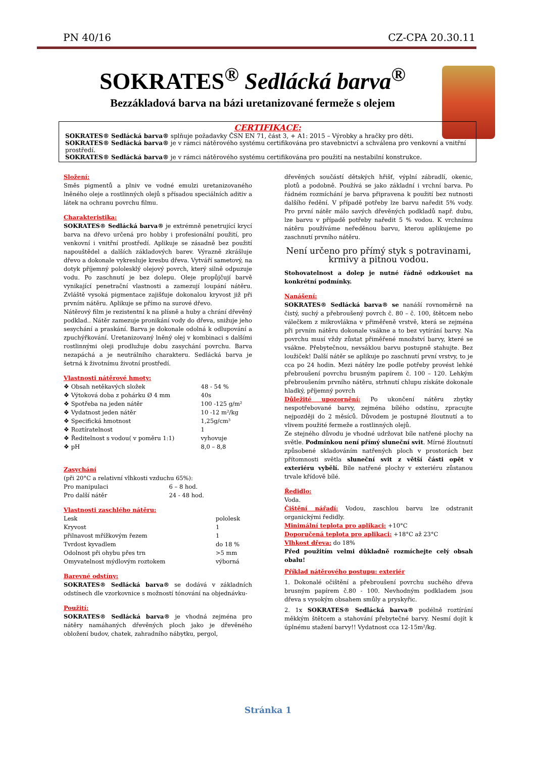PN 40/16 CZ-CPA 20.30.11
SOKRATES<sup>®</sup> Sedlácká barva<sup>®</sup>
Bezzákladová barva na bázi uretanizované fermeže s olejem
CERTIFIKACE:
SOKRATES® Sedlácká barva® splňuje požadavky ČSN EN 71, část 3, + A1: 2015 – Výrobky a hračky pro děti.
SOKRATES® Sedlácká barva® je v rámci nátěrového systému certifikována pro stavebnictví a schválena pro venkovní a vnitřní prostředí.
SOKRATES® Sedlácká barva® je v rámci nátěrového systému certifikována pro použití na nestabilní konstrukce.
Složení:
Směs pigmentů a plniv ve vodné emulzi uretanizovaného lněného oleje a rostlinných olejů s přísadou speciálních aditiv a látek na ochranu povrchu filmu.
Charakteristika:
SOKRATES® Sedlácká barva® je extrémně penetrující krycí barva na dřevo určená pro hobby i profesionální použití, pro venkovní i vnitřní prostředí. Aplikuje se zásadně bez použití napouštědel a dalších základových barev. Výrazně zkrášluje dřevo a dokonale vykresluje kresbu dřeva. Vytváří sametový, na dotyk příjemný pololesklý olejový povrch, který silně odpuzuje vodu. Po zaschnutí je bez dolepu. Oleje propůjčují barvě vynikající penetrační vlastnosti a zamezují loupání nátěru. Zvláště vysoká pigmentace zajišťuje dokonalou kryvost již při prvním nátěru. Aplikuje se přímo na surové dřevo.
Nátěrový film je rezistentní k na plísně a huby a chrání dřevěný podklad.. Nátěr zamezuje pronikání vody do dřeva, snižuje jeho sesychání a praskání. Barva je dokonale odolná k odlupování a zpuchýřkování. Uretanizovaný lněný olej v kombinaci s dalšími rostlinnými oleji prodlužuje dobu zasychání povrchu. Barva nezapáchá a je neutrálního charakteru. Sedlácká barva je šetrná k životnímu životní prostředí.
Vlastnosti nátěrové hmoty:
| ❖ Obsah netěkavých složek | 48 - 54 % |
| ❖ Výtoková doba z pohárku Ø 4 mm | 40s |
| ❖ Spotřeba na jeden nátěr | 100 -125 g/m² |
| ❖ Vydatnost jeden nátěr | 10 -12 m²/kg |
| ❖ Specifická hmotnost | 1,25g/cm³ |
| ❖ Roztíratelnost | 1 |
| ❖ Ředitelnost s vodou( v poměru 1:1) | vyhovuje |
| ❖ pH | 8,0 – 8,8 |
Zasychání
(při 20°C a relativní vlhkosti vzduchu 65%):
| Pro manipulaci | 6 – 8 hod. |
| Pro další nátěr | 24 - 48 hod. |
Vlastnosti zaschlého nátěru:
| Lesk | pololesk |
| Kryvost | 1 |
| přilnavost mřížkovým řezem | 1 |
| Tvrdost kyvadlem | do 18 % |
| Odolnost při ohybu přes trn | >5 mm |
| Omyvatelnost mýdlovým roztokem | výborná |
Barevné odstíny:
SOKRATES® Sedlácká barva® se dodává v základních odstínech dle vzorkovnice s možností tónování na objednávku-
Použití:
SOKRATES® Sedlácká barva® je vhodná zejména pro nátěry namáhaných dřevěných ploch jako je dřevěného obložení budov, chatek, zahradního nábytku, pergol,
dřevěných součástí dětských hřišť, výplní zábradlí, okenic, plotů a podobně. Používá se jako základní i vrchní barva. Po řádném rozmíchání je barva připravena k použití bez nutnosti dalšího ředění. V případě potřeby lze barvu naředit 5% vody. Pro první nátěr málo savých dřevěných podkladů např. dubu, lze barvu v případě potřeby naředit 5 % vodou. K vrchnímu nátěru používáme neředěnou barvu, kterou aplikujeme po zaschnutí prvního nátěru.
Není určeno pro přímý styk s potravinami, krmivy a pitnou vodou.
Stohovatelnost a dolep je nutné řádně odzkoušet na konkrétní podmínky.
Nanášení:
SOKRATES® Sedlácká barva® se nanáší rovnoměrně na čistý, suchý a přebroušený povrch č. 80 – č. 100, štětcem nebo válečkem z mikrovlákna v přiměřeně vrstvě, která se zejména při prvním nátěru dokonale vsákne a to bez vytírání barvy. Na povrchu musí vždy zůstat přiměřené množství barvy, které se vsákne. Přebytečnou, nevsáklou barvu postupně stahujte. Bez loužiček! Další nátěr se aplikuje po zaschnutí první vrstvy, to je cca po 24 hodin. Mezi nátěry lze podle potřeby provést lehké přebroušení povrchu brusným papírem č. 100 – 120. Lehkým přebroušením prvního nátěru, strhnutí chlupu získáte dokonale hladký, příjemný povrch
Důležité upozornění: Po ukončení nátěru zbytky nespotřebované barvy, zejména bílého odstínu, zpracujte nejpozději do 2 měsíců. Důvodem je postupné žloutnutí a to vlivem použité fermeže a rostlinných olejů.
Ze stejného důvodu je vhodné udržovat bíle natřené plochy na světle. Podmínkou není přímý sluneční svit. Mírné žloutnutí způsobené skladováním natřených ploch v prostorách bez přítomnosti světla sluneční svit z větší části opět v exteriéru vybělí. Bíle natřené plochy v exteriéru zůstanou trvale křídově bílé.
Ředidlo:
Voda.
Čištění nářadí: Vodou, zaschlou barvu lze odstranit organickými ředidly.
Minimální teplota pro aplikaci: +10°C
Doporučená teplota pro aplikaci: +18°C až 23°C
Vlhkost dřeva: do 18%
Před použitím velmi důkladně rozmíchejte celý obsah obalu!
Příklad nátěrového postupu: exteriér
1. Dokonalé očištění a přebroušení povrchu suchého dřeva brusným papírem č.80 - 100. Nevhodným podkladem jsou dřeva s vysokým obsahem smůly a pryskyřic.
2. 1x SOKRATES® Sedlácká barva® podélně roztírání měkkým štětcem a stahování přebytečné barvy. Nesmí dojít k úplnému stažení barvy!! Vydatnost cca 12-15m²/kg.
Stránka 1